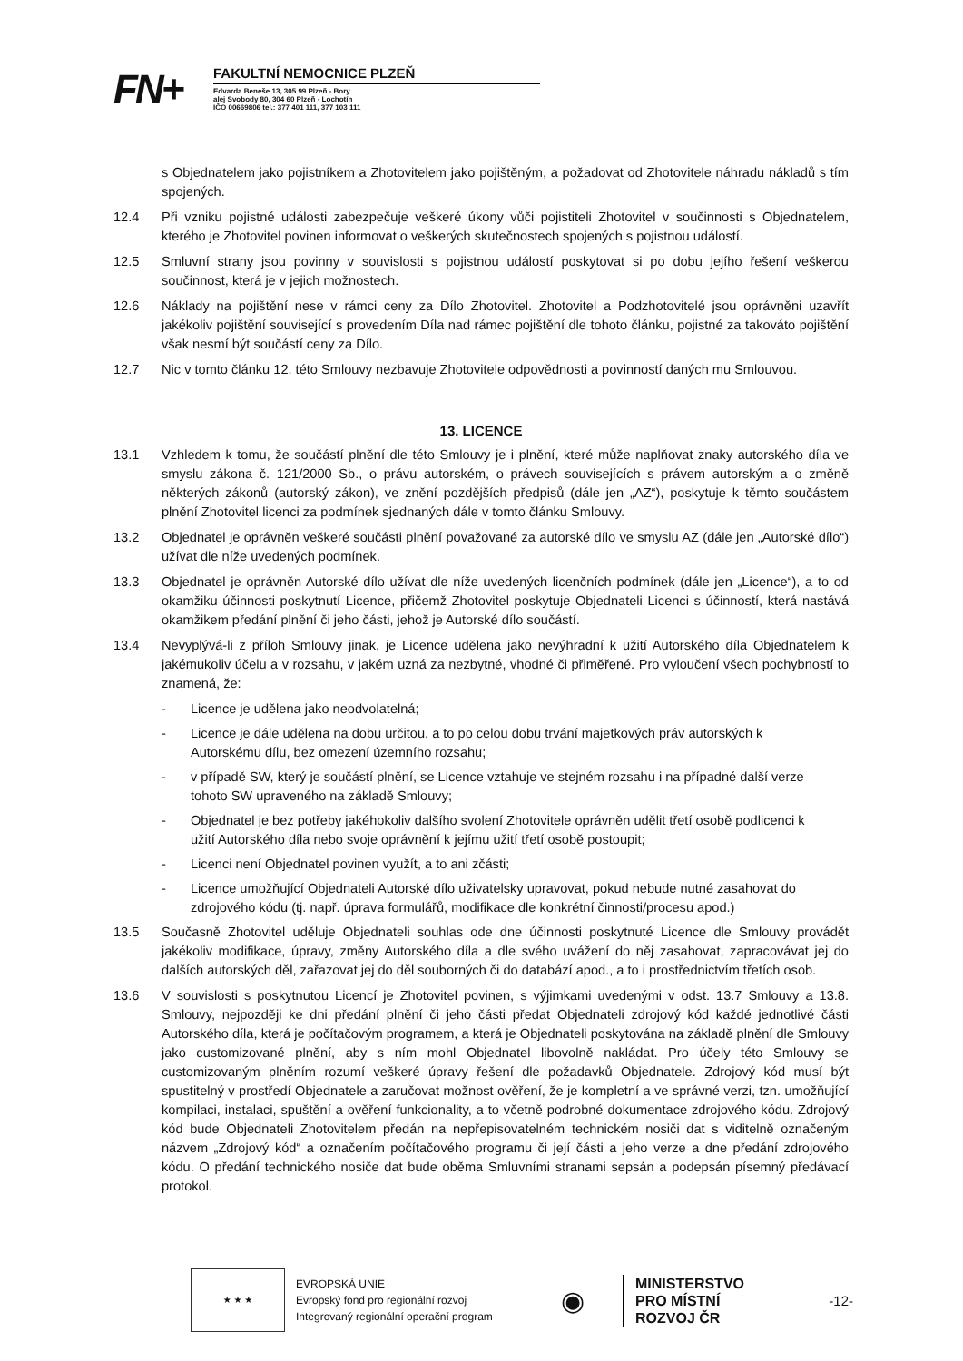FN+
FAKULTNÍ NEMOCNICE PLZEŇ
Edvarda Beneše 13, 305 99 Plzeň - Bory
alej Svobody 80, 304 60 Plzeň - Lochotín
IČO 00669806 tel.: 377 401 111, 377 103 111
s Objednatelem jako pojistníkem a Zhotovitelem jako pojištěným, a požadovat od Zhotovitele náhradu nákladů s tím spojených.
12.4 Při vzniku pojistné události zabezpečuje veškeré úkony vůči pojistiteli Zhotovitel v součinnosti s Objednatelem, kterého je Zhotovitel povinen informovat o veškerých skutečnostech spojených s pojistnou událostí.
12.5 Smluvní strany jsou povinny v souvislosti s pojistnou událostí poskytovat si po dobu jejího řešení veškerou součinnost, která je v jejich možnostech.
12.6 Náklady na pojištění nese v rámci ceny za Dílo Zhotovitel. Zhotovitel a Podzhotovitelé jsou oprávněni uzavřít jakékoliv pojištění související s provedením Díla nad rámec pojištění dle tohoto článku, pojistné za takováto pojištění však nesmí být součástí ceny za Dílo.
12.7 Nic v tomto článku 12. této Smlouvy nezbavuje Zhotovitele odpovědnosti a povinností daných mu Smlouvou.
13. LICENCE
13.1 Vzhledem k tomu, že součástí plnění dle této Smlouvy je i plnění, které může naplňovat znaky autorského díla ve smyslu zákona č. 121/2000 Sb., o právu autorském, o právech souvisejících s právem autorským a o změně některých zákonů (autorský zákon), ve znění pozdějších předpisů (dále jen „AZ“), poskytuje k těmto součástem plnění Zhotovitel licenci za podmínek sjednaných dále v tomto článku Smlouvy.
13.2 Objednatel je oprávněn veškeré součásti plnění považované za autorské dílo ve smyslu AZ (dále jen „Autorské dílo“) užívat dle níže uvedených podmínek.
13.3 Objednatel je oprávněn Autorské dílo užívat dle níže uvedených licenčních podmínek (dále jen „Licence“), a to od okamžiku účinnosti poskytnutí Licence, přičemž Zhotovitel poskytuje Objednateli Licenci s účinností, která nastává okamžikem předání plnění či jeho části, jehož je Autorské dílo součástí.
13.4 Nevyplývá-li z příloh Smlouvy jinak, je Licence udělena jako nevýhradní k užití Autorského díla Objednatelem k jakémukoliv účelu a v rozsahu, v jakém uzná za nezbytné, vhodné či přiměřené. Pro vyloučení všech pochybností to znamená, že:
- Licence je udělena jako neodvolatelná;
- Licence je dále udělena na dobu určitou, a to po celou dobu trvání majetkových práv autorských k Autorskému dílu, bez omezení územního rozsahu;
- v případě SW, který je součástí plnění, se Licence vztahuje ve stejném rozsahu i na případné další verze tohoto SW upraveného na základě Smlouvy;
- Objednatel je bez potřeby jakéhokoliv dalšího svolení Zhotovitele oprávněn udělit třetí osobě podlicenci k užití Autorského díla nebo svoje oprávnění k jejímu užití třetí osobě postoupit;
- Licenci není Objednatel povinen využít, a to ani zčásti;
- Licence umožňující Objednateli Autorské dílo uživatelsky upravovat, pokud nebude nutné zasahovat do zdrojového kódu (tj. např. úprava formulářů, modifikace dle konkrétní činnosti/procesu apod.)
13.5 Současně Zhotovitel uděluje Objednateli souhlas ode dne účinnosti poskytnuté Licence dle Smlouvy provádět jakékoliv modifikace, úpravy, změny Autorského díla a dle svého uvážení do něj zasahovat, zapracovávat jej do dalších autorských děl, zařazovat jej do děl souborných či do databází apod., a to i prostřednictvím třetích osob.
13.6 V souvislosti s poskytnutou Licencí je Zhotovitel povinen, s výjimkami uvedenými v odst. 13.7 Smlouvy a 13.8. Smlouvy, nejpozději ke dni předání plnění či jeho části předat Objednateli zdrojový kód každé jednotlivé části Autorského díla, která je počítačovým programem, a která je Objednateli poskytována na základě plnění dle Smlouvy jako customizované plnění, aby s ním mohl Objednatel libovolně nakládat. Pro účely této Smlouvy se customizovaným plněním rozumí veškeré úpravy řešení dle požadavků Objednatele. Zdrojový kód musí být spustitelný v prostředí Objednatele a zaručovat možnost ověření, že je kompletní a ve správné verzi, tzn. umožňující kompilaci, instalaci, spuštění a ověření funkcionality, a to včetně podrobné dokumentace zdrojového kódu. Zdrojový kód bude Objednateli Zhotovitelem předán na nepřepisovatelném technickém nosiči dat s viditelně označeným názvem „Zdrojový kód“ a označením počítačového programu či její části a jeho verze a dne předání zdrojového kódu. O předání technického nosiče dat bude oběma Smluvními stranami sepsán a podepsán písemný předávací protokol.
★ ★ ★
EVROPSKÁ UNIE
Evropský fond pro regionální rozvoj
Integrovaný regionální operační program
◉
MINISTERSTVO
PRO MÍSTNÍ
ROZVOJ ČR
-12-